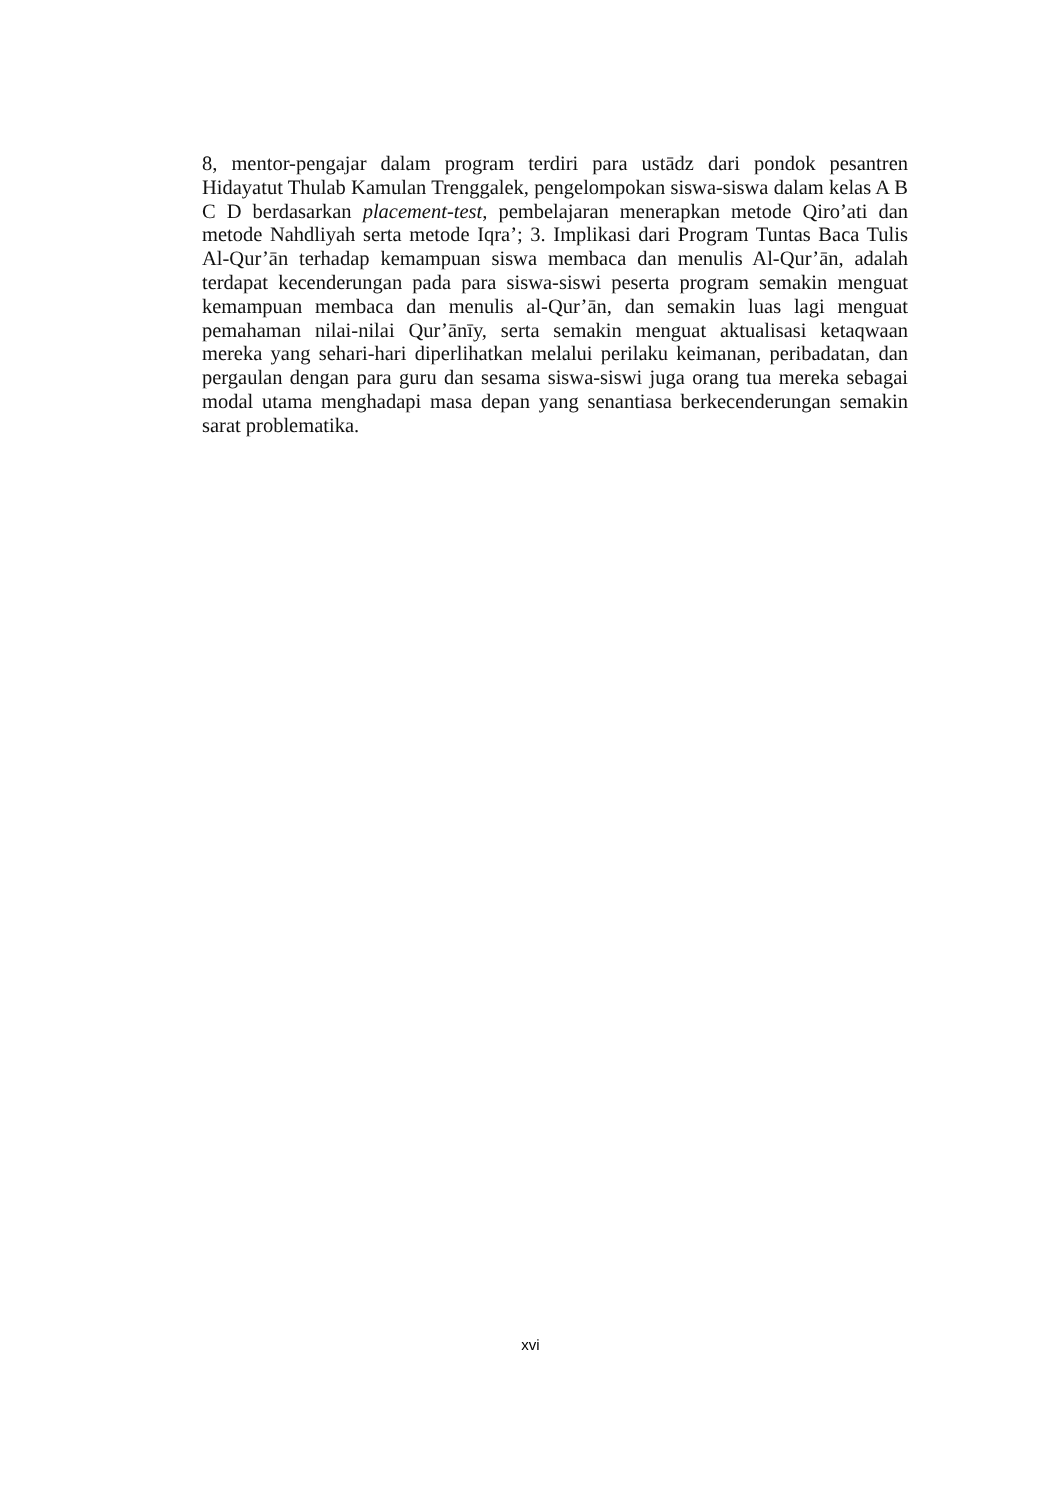8, mentor-pengajar dalam program terdiri para ustādz dari pondok pesantren Hidayatut Thulab Kamulan Trenggalek, pengelompokan siswa-siswa dalam kelas A B C D berdasarkan placement-test, pembelajaran menerapkan metode Qiro’ati dan metode Nahdliyah serta metode Iqra’; 3. Implikasi dari Program Tuntas Baca Tulis Al-Qur’ān terhadap kemampuan siswa membaca dan menulis Al-Qur’ān, adalah terdapat kecenderungan pada para siswa-siswi peserta program semakin menguat kemampuan membaca dan menulis al-Qur’ān, dan semakin luas lagi menguat pemahaman nilai-nilai Qur’ānīy, serta semakin menguat aktualisasi ketaqwaan mereka yang sehari-hari diperlihatkan melalui perilaku keimanan, peribadatan, dan pergaulan dengan para guru dan sesama siswa-siswi juga orang tua mereka sebagai modal utama menghadapi masa depan yang senantiasa berkecenderungan semakin sarat problematika.
xvi